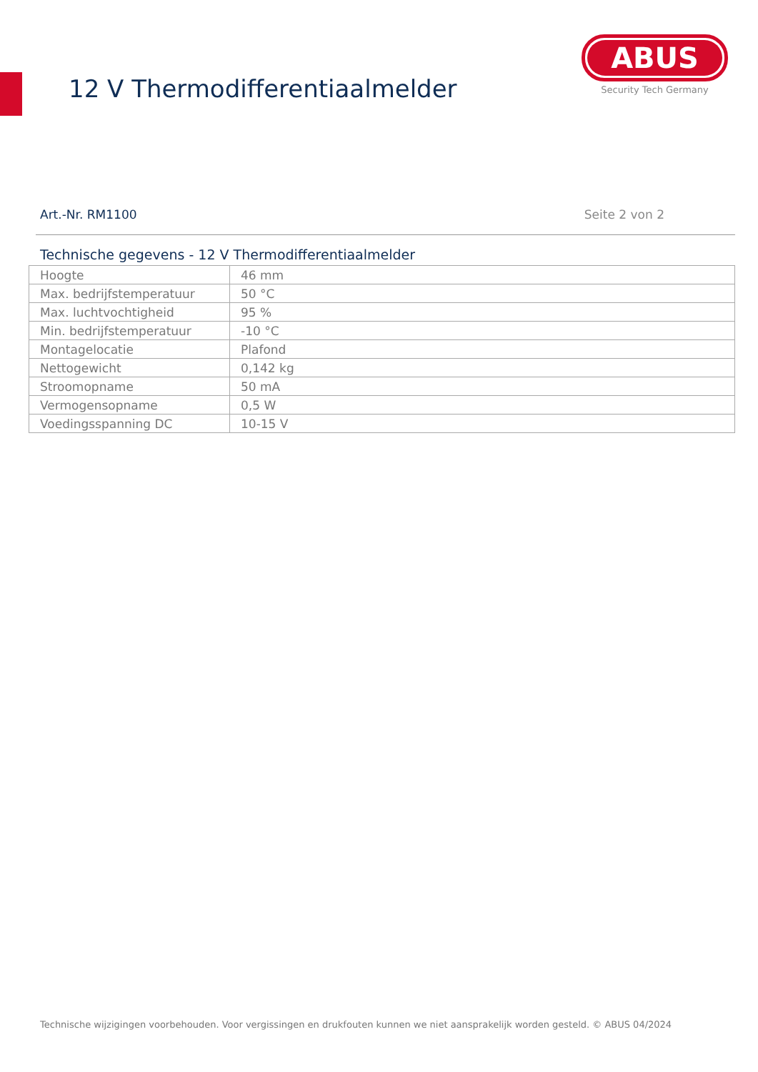12 V Thermodifferentiaalmelder
ABUS
Security Tech Germany
Art.-Nr. RM1100 Seite 2 von 2
Technische gegevens - 12 V Thermodifferentiaalmelder
| Hoogte | 46 mm |
| Max. bedrijfstemperatuur | 50 °C |
| Max. luchtvochtigheid | 95 % |
| Min. bedrijfstemperatuur | -10 °C |
| Montagelocatie | Plafond |
| Nettogewicht | 0,142 kg |
| Stroomopname | 50 mA |
| Vermogensopname | 0,5 W |
| Voedingsspanning DC | 10-15 V |
Technische wijzigingen voorbehouden. Voor vergissingen en drukfouten kunnen we niet aansprakelijk worden gesteld. © ABUS 04/2024